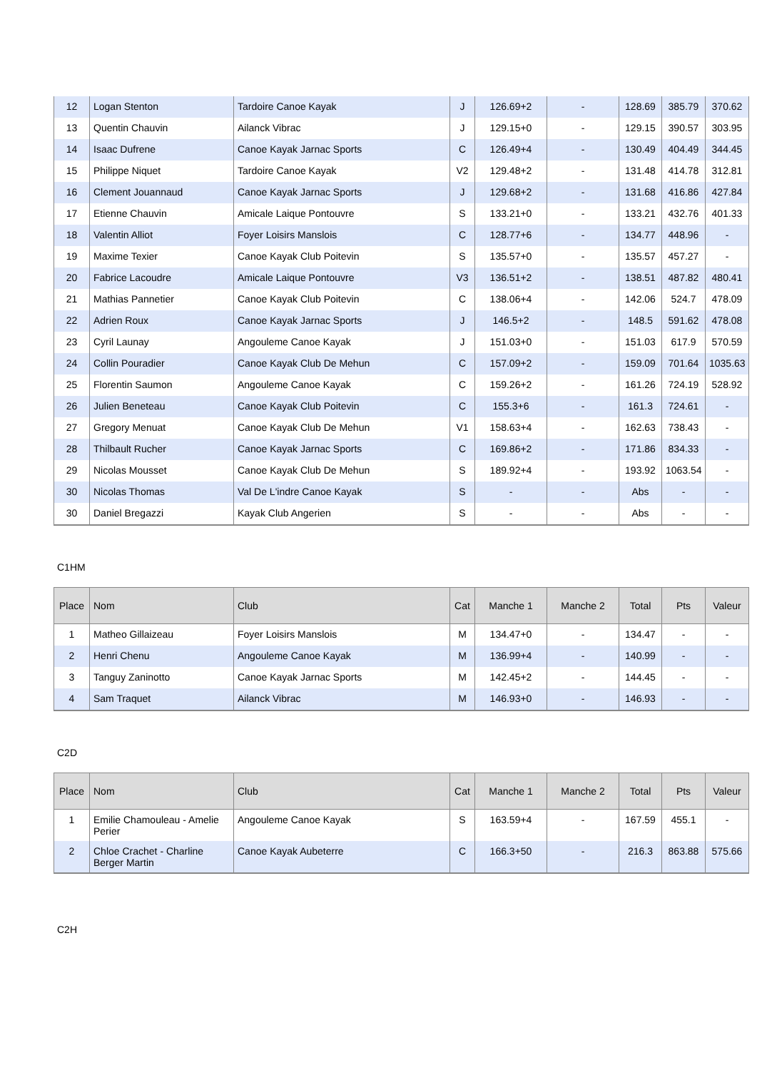| 12 | Logan Stenton | Tardoire Canoe Kayak | J | 126.69+2 | - | 128.69 | 385.79 | 370.62 |
| 13 | Quentin Chauvin | Ailanck Vibrac | J | 129.15+0 | - | 129.15 | 390.57 | 303.95 |
| 14 | Isaac Dufrene | Canoe Kayak Jarnac Sports | C | 126.49+4 | - | 130.49 | 404.49 | 344.45 |
| 15 | Philippe Niquet | Tardoire Canoe Kayak | V2 | 129.48+2 | - | 131.48 | 414.78 | 312.81 |
| 16 | Clement Jouannaud | Canoe Kayak Jarnac Sports | J | 129.68+2 | - | 131.68 | 416.86 | 427.84 |
| 17 | Etienne Chauvin | Amicale Laique Pontouvre | S | 133.21+0 | - | 133.21 | 432.76 | 401.33 |
| 18 | Valentin Alliot | Foyer Loisirs Manslois | C | 128.77+6 | - | 134.77 | 448.96 | - |
| 19 | Maxime Texier | Canoe Kayak Club Poitevin | S | 135.57+0 | - | 135.57 | 457.27 | - |
| 20 | Fabrice Lacoudre | Amicale Laique Pontouvre | V3 | 136.51+2 | - | 138.51 | 487.82 | 480.41 |
| 21 | Mathias Pannetier | Canoe Kayak Club Poitevin | C | 138.06+4 | - | 142.06 | 524.7 | 478.09 |
| 22 | Adrien Roux | Canoe Kayak Jarnac Sports | J | 146.5+2 | - | 148.5 | 591.62 | 478.08 |
| 23 | Cyril Launay | Angouleme Canoe Kayak | J | 151.03+0 | - | 151.03 | 617.9 | 570.59 |
| 24 | Collin Pouradier | Canoe Kayak Club De Mehun | C | 157.09+2 | - | 159.09 | 701.64 | 1035.63 |
| 25 | Florentin Saumon | Angouleme Canoe Kayak | C | 159.26+2 | - | 161.26 | 724.19 | 528.92 |
| 26 | Julien Beneteau | Canoe Kayak Club Poitevin | C | 155.3+6 | - | 161.3 | 724.61 | - |
| 27 | Gregory Menuat | Canoe Kayak Club De Mehun | V1 | 158.63+4 | - | 162.63 | 738.43 | - |
| 28 | Thilbault Rucher | Canoe Kayak Jarnac Sports | C | 169.86+2 | - | 171.86 | 834.33 | - |
| 29 | Nicolas Mousset | Canoe Kayak Club De Mehun | S | 189.92+4 | - | 193.92 | 1063.54 | - |
| 30 | Nicolas Thomas | Val De L'indre Canoe Kayak | S | - | - | Abs | - | - |
| 30 | Daniel Bregazzi | Kayak Club Angerien | S | - | - | Abs | - | - |
C1HM
| Place | Nom | Club | Cat | Manche 1 | Manche 2 | Total | Pts | Valeur |
| --- | --- | --- | --- | --- | --- | --- | --- | --- |
| 1 | Matheo Gillaizeau | Foyer Loisirs Manslois | M | 134.47+0 | - | 134.47 | - | - |
| 2 | Henri Chenu | Angouleme Canoe Kayak | M | 136.99+4 | - | 140.99 | - | - |
| 3 | Tanguy Zaninotto | Canoe Kayak Jarnac Sports | M | 142.45+2 | - | 144.45 | - | - |
| 4 | Sam Traquet | Ailanck Vibrac | M | 146.93+0 | - | 146.93 | - | - |
C2D
| Place | Nom | Club | Cat | Manche 1 | Manche 2 | Total | Pts | Valeur |
| --- | --- | --- | --- | --- | --- | --- | --- | --- |
| 1 | Emilie Chamouleau - Amelie Perier | Angouleme Canoe Kayak | S | 163.59+4 | - | 167.59 | 455.1 | - |
| 2 | Chloe Crachet - Charline Berger Martin | Canoe Kayak Aubeterre | C | 166.3+50 | - | 216.3 | 863.88 | 575.66 |
C2H